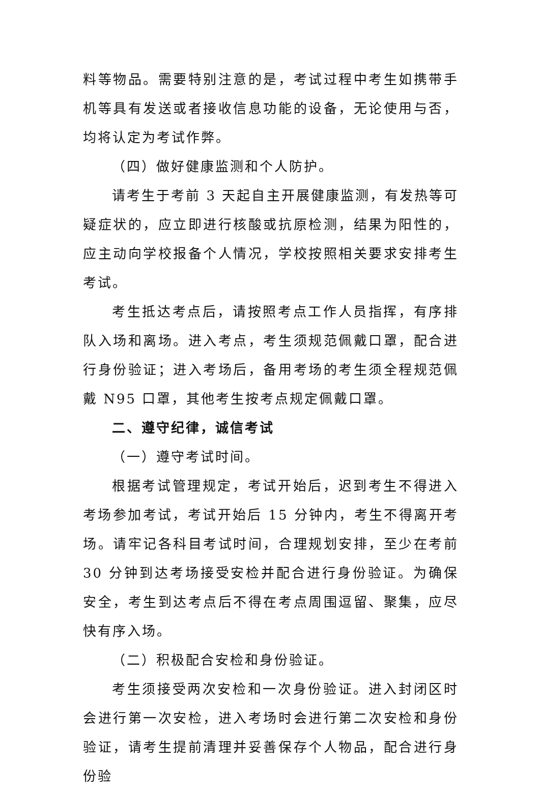料等物品。需要特别注意的是，考试过程中考生如携带手机等具有发送或者接收信息功能的设备，无论使用与否，均将认定为考试作弊。
（四）做好健康监测和个人防护。
请考生于考前 3 天起自主开展健康监测，有发热等可疑症状的，应立即进行核酸或抗原检测，结果为阳性的，应主动向学校报备个人情况，学校按照相关要求安排考生考试。
考生抵达考点后，请按照考点工作人员指挥，有序排队入场和离场。进入考点，考生须规范佩戴口罩，配合进行身份验证；进入考场后，备用考场的考生须全程规范佩戴 N95 口罩，其他考生按考点规定佩戴口罩。
二、遵守纪律，诚信考试
（一）遵守考试时间。
根据考试管理规定，考试开始后，迟到考生不得进入考场参加考试，考试开始后 15 分钟内，考生不得离开考场。请牢记各科目考试时间，合理规划安排，至少在考前 30 分钟到达考场接受安检并配合进行身份验证。为确保安全，考生到达考点后不得在考点周围逗留、聚集，应尽快有序入场。
（二）积极配合安检和身份验证。
考生须接受两次安检和一次身份验证。进入封闭区时会进行第一次安检，进入考场时会进行第二次安检和身份验证，请考生提前清理并妥善保存个人物品，配合进行身份验